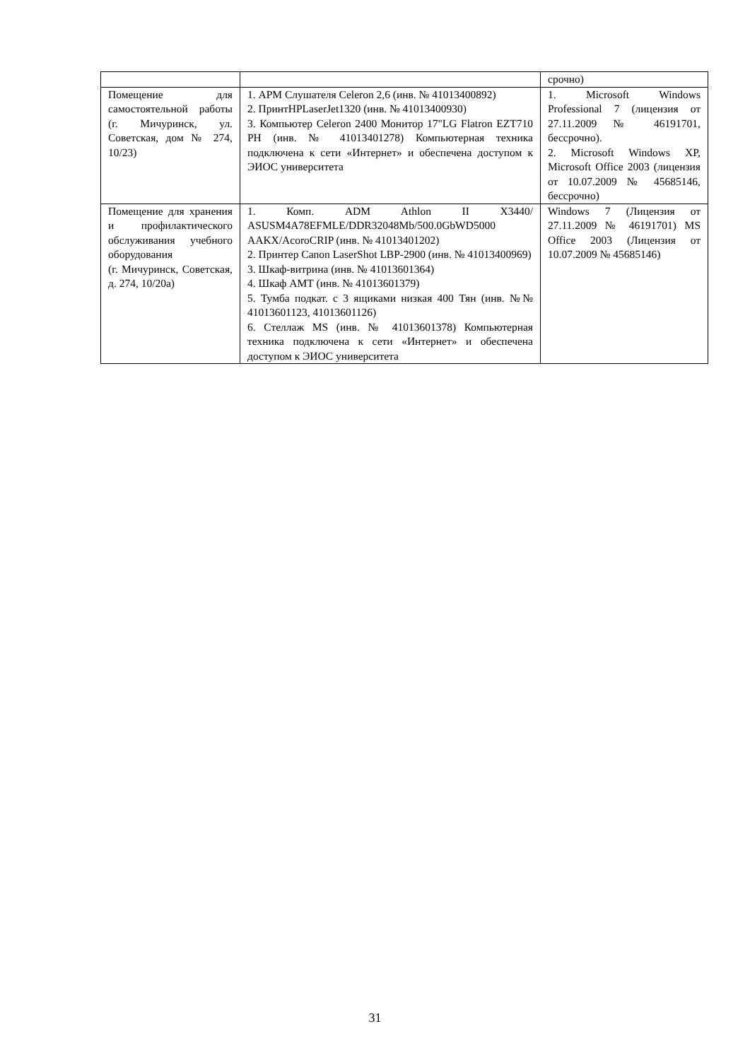| | | срочно) |
| Помещение для самостоятельной работы (г. Мичуринск, ул. Советская, дом № 274, 10/23) | 1. АРМ Слушателя Celeron 2,6 (инв. № 41013400892) 2. ПринтHPLaserJet1320 (инв. № 41013400930) 3. Компьютер Celeron 2400 Монитор 17"LG Flatron EZT710 PH (инв. № 41013401278) Компьютерная техника подключена к сети «Интернет» и обеспечена доступом к ЭИОС университета | 1. Microsoft Windows Professional 7 (лицензия от 27.11.2009 № 46191701, бессрочно). 2. Microsoft Windows XP, Microsoft Office 2003 (лицензия от 10.07.2009 № 45685146, бессрочно) |
| Помещение для хранения и профилактического обслуживания учебного оборудования (г. Мичуринск, Советская, д. 274, 10/20а) | 1. Комп. ADM Athlon II X3440/ ASUSM4A78EFMLE/DDR32048Mb/500.0GbWD5000 AAKX/AcoroCRIP (инв. № 41013401202) 2. Принтер Canon LaserShot LBP-2900 (инв. № 41013400969) 3. Шкаф-витрина (инв. № 41013601364) 4. Шкаф АМТ (инв. № 41013601379) 5. Тумба подкат. с 3 ящиками низкая 400 Тян (инв. №№ 41013601123, 41013601126) 6. Стеллаж MS (инв. № 41013601378) Компьютерная техника подключена к сети «Интернет» и обеспечена доступом к ЭИОС университета | Windows 7 (Лицензия от 27.11.2009 № 46191701) MS Office 2003 (Лицензия от 10.07.2009 № 45685146) |
31